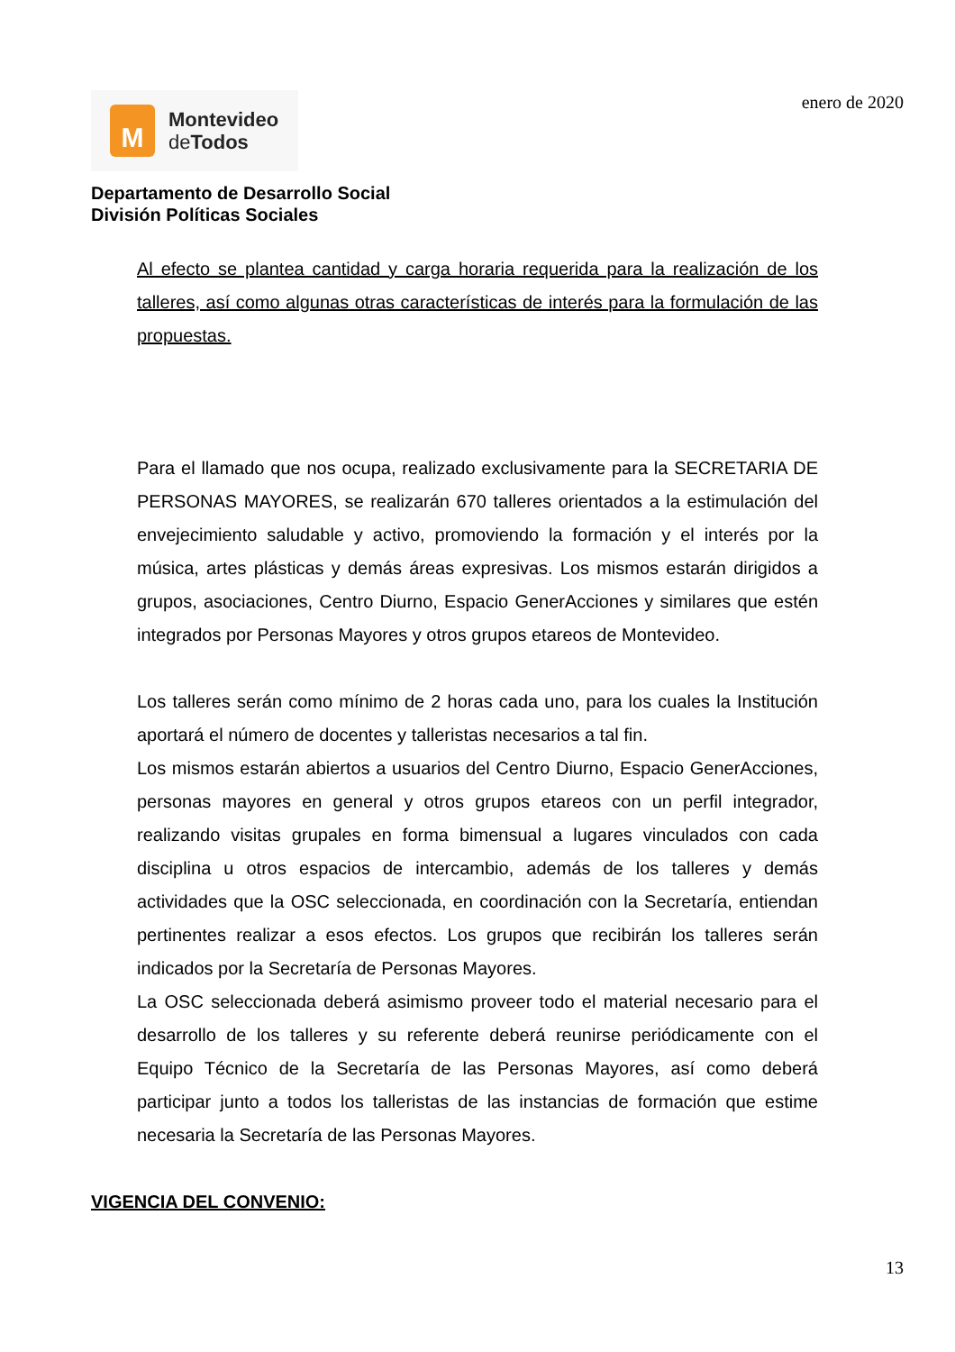M
Montevideo
de Todos
enero de 2020
Departamento de Desarrollo Social
División Políticas Sociales
Al efecto se plantea cantidad y carga horaria requerida para la realización de los talleres, así como algunas otras características de interés para la formulación de las propuestas.
Para el llamado que nos ocupa, realizado exclusivamente para la SECRETARIA DE PERSONAS MAYORES, se realizarán 670 talleres orientados a la estimulación del envejecimiento saludable y activo, promoviendo la formación y el interés por la música, artes plásticas y demás áreas expresivas. Los mismos estarán dirigidos a grupos, asociaciones, Centro Diurno, Espacio GenerAcciones y similares que estén integrados por Personas Mayores y otros grupos etareos de Montevideo.
Los talleres serán como mínimo de 2 horas cada uno, para los cuales la Institución aportará el número de docentes y talleristas necesarios a tal fin.
Los mismos estarán abiertos a usuarios del Centro Diurno, Espacio GenerAcciones, personas mayores en general y otros grupos etareos con un perfil integrador, realizando visitas grupales en forma bimensual a lugares vinculados con cada disciplina u otros espacios de intercambio, además de los talleres y demás actividades que la OSC seleccionada, en coordinación con la Secretaría, entiendan pertinentes realizar a esos efectos. Los grupos que recibirán los talleres serán indicados por la Secretaría de Personas Mayores.
La OSC seleccionada deberá asimismo proveer todo el material necesario para el desarrollo de los talleres y su referente deberá reunirse periódicamente con el Equipo Técnico de la Secretaría de las Personas Mayores, así como deberá participar junto a todos los talleristas de las instancias de formación que estime necesaria la Secretaría de las Personas Mayores.
VIGENCIA DEL CONVENIO:
13